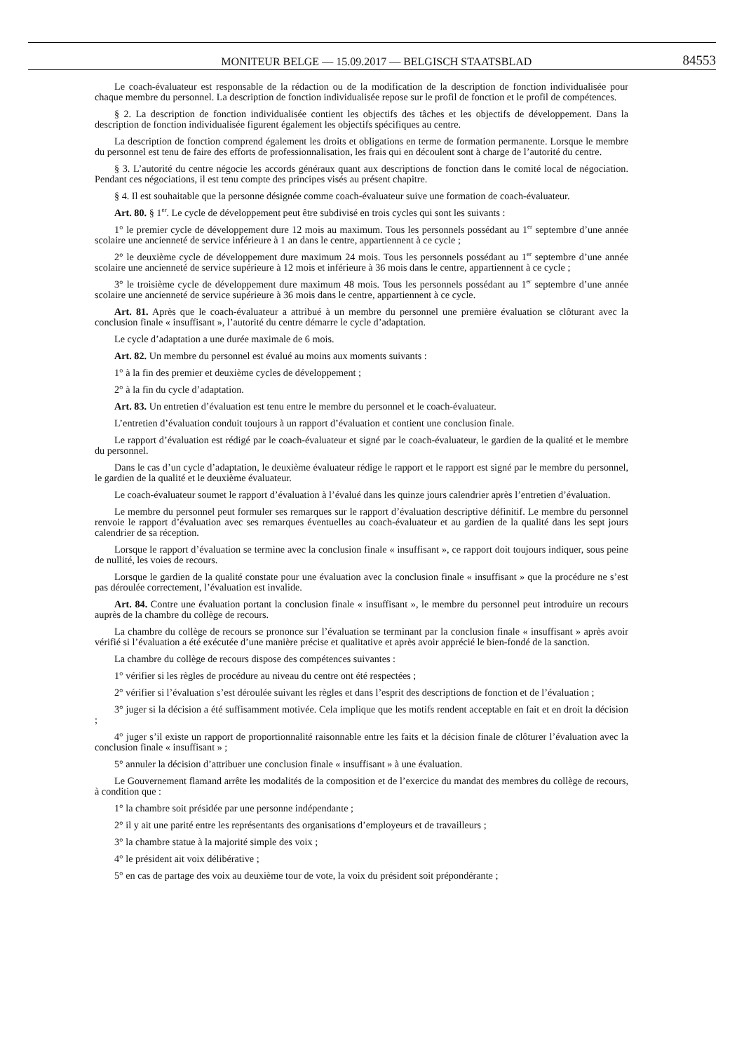MONITEUR BELGE — 15.09.2017 — BELGISCH STAATSBLAD 84553
Le coach-évaluateur est responsable de la rédaction ou de la modification de la description de fonction individualisée pour chaque membre du personnel. La description de fonction individualisée repose sur le profil de fonction et le profil de compétences.
§ 2. La description de fonction individualisée contient les objectifs des tâches et les objectifs de développement. Dans la description de fonction individualisée figurent également les objectifs spécifiques au centre.
La description de fonction comprend également les droits et obligations en terme de formation permanente. Lorsque le membre du personnel est tenu de faire des efforts de professionnalisation, les frais qui en découlent sont à charge de l’autorité du centre.
§ 3. L’autorité du centre négocie les accords généraux quant aux descriptions de fonction dans le comité local de négociation. Pendant ces négociations, il est tenu compte des principes visés au présent chapitre.
§ 4. Il est souhaitable que la personne désignée comme coach-évaluateur suive une formation de coach-évaluateur.
Art. 80. § 1<sup>er</sup>. Le cycle de développement peut être subdivisé en trois cycles qui sont les suivants :
1° le premier cycle de développement dure 12 mois au maximum. Tous les personnels possédant au 1<sup>er</sup> septembre d’une année scolaire une ancienneté de service inférieure à 1 an dans le centre, appartiennent à ce cycle ;
2° le deuxième cycle de développement dure maximum 24 mois. Tous les personnels possédant au 1<sup>er</sup> septembre d’une année scolaire une ancienneté de service supérieure à 12 mois et inférieure à 36 mois dans le centre, appartiennent à ce cycle ;
3° le troisième cycle de développement dure maximum 48 mois. Tous les personnels possédant au 1<sup>er</sup> septembre d’une année scolaire une ancienneté de service supérieure à 36 mois dans le centre, appartiennent à ce cycle.
Art. 81. Après que le coach-évaluateur a attribué à un membre du personnel une première évaluation se clôturant avec la conclusion finale « insuffisant », l’autorité du centre démarre le cycle d’adaptation.
Le cycle d’adaptation a une durée maximale de 6 mois.
Art. 82. Un membre du personnel est évalué au moins aux moments suivants :
1° à la fin des premier et deuxième cycles de développement ;
2° à la fin du cycle d’adaptation.
Art. 83. Un entretien d’évaluation est tenu entre le membre du personnel et le coach-évaluateur.
L’entretien d’évaluation conduit toujours à un rapport d’évaluation et contient une conclusion finale.
Le rapport d’évaluation est rédigé par le coach-évaluateur et signé par le coach-évaluateur, le gardien de la qualité et le membre du personnel.
Dans le cas d’un cycle d’adaptation, le deuxième évaluateur rédige le rapport et le rapport est signé par le membre du personnel, le gardien de la qualité et le deuxième évaluateur.
Le coach-évaluateur soumet le rapport d’évaluation à l’évalué dans les quinze jours calendrier après l’entretien d’évaluation.
Le membre du personnel peut formuler ses remarques sur le rapport d’évaluation descriptive définitif. Le membre du personnel renvoie le rapport d’évaluation avec ses remarques éventuelles au coach-évaluateur et au gardien de la qualité dans les sept jours calendrier de sa réception.
Lorsque le rapport d’évaluation se termine avec la conclusion finale « insuffisant », ce rapport doit toujours indiquer, sous peine de nullité, les voies de recours.
Lorsque le gardien de la qualité constate pour une évaluation avec la conclusion finale « insuffisant » que la procédure ne s’est pas déroulée correctement, l’évaluation est invalide.
Art. 84. Contre une évaluation portant la conclusion finale « insuffisant », le membre du personnel peut introduire un recours auprès de la chambre du collège de recours.
La chambre du collège de recours se prononce sur l’évaluation se terminant par la conclusion finale « insuffisant » après avoir vérifié si l’évaluation a été exécutée d’une manière précise et qualitative et après avoir apprécié le bien-fondé de la sanction.
La chambre du collège de recours dispose des compétences suivantes :
1° vérifier si les règles de procédure au niveau du centre ont été respectées ;
2° vérifier si l’évaluation s’est déroulée suivant les règles et dans l’esprit des descriptions de fonction et de l’évaluation ;
3° juger si la décision a été suffisamment motivée. Cela implique que les motifs rendent acceptable en fait et en droit la décision ;
4° juger s’il existe un rapport de proportionnalité raisonnable entre les faits et la décision finale de clôturer l’évaluation avec la conclusion finale « insuffisant » ;
5° annuler la décision d’attribuer une conclusion finale « insuffisant » à une évaluation.
Le Gouvernement flamand arrête les modalités de la composition et de l’exercice du mandat des membres du collège de recours, à condition que :
1° la chambre soit présidée par une personne indépendante ;
2° il y ait une parité entre les représentants des organisations d’employeurs et de travailleurs ;
3° la chambre statue à la majorité simple des voix ;
4° le président ait voix délibérative ;
5° en cas de partage des voix au deuxième tour de vote, la voix du président soit prépondérante ;